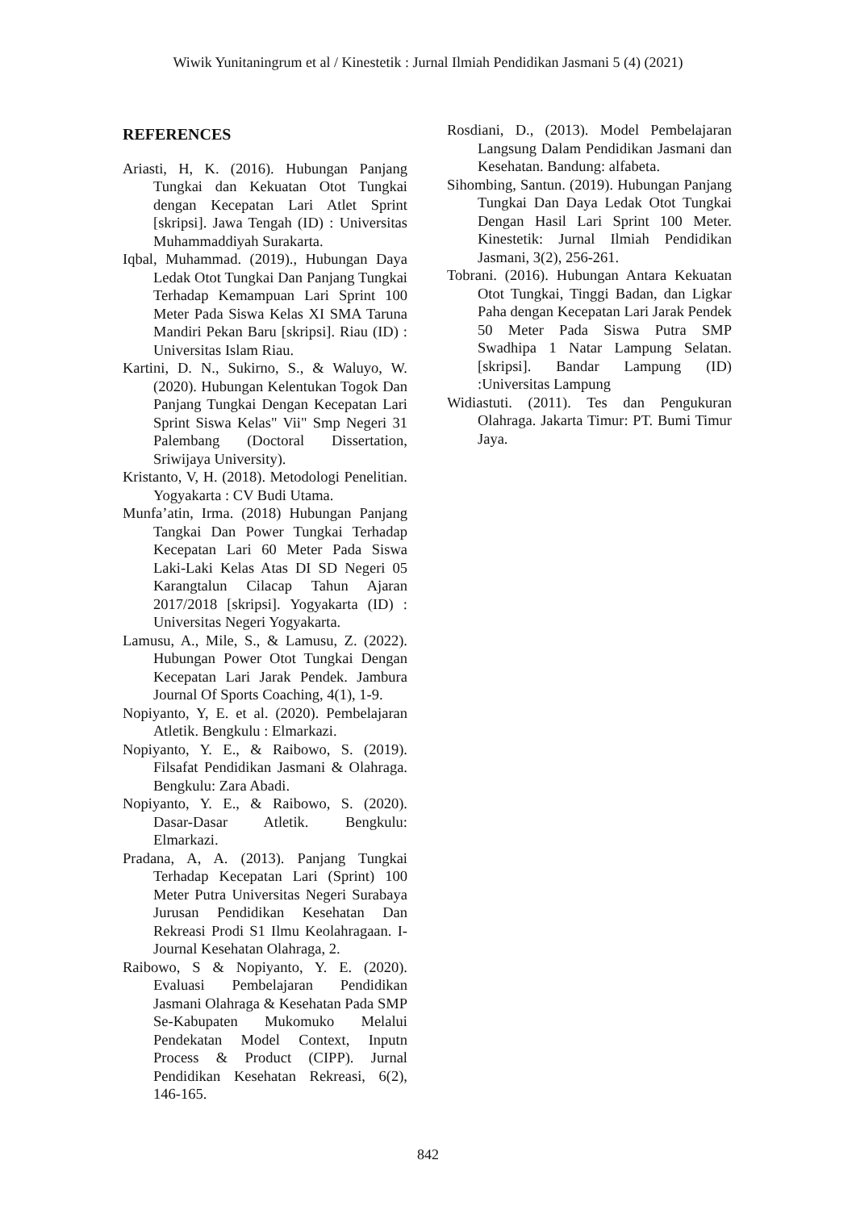Wiwik Yunitaningrum et al / Kinestetik : Jurnal Ilmiah Pendidikan Jasmani 5 (4) (2021)
REFERENCES
Ariasti, H, K. (2016). Hubungan Panjang Tungkai dan Kekuatan Otot Tungkai dengan Kecepatan Lari Atlet Sprint [skripsi]. Jawa Tengah (ID) : Universitas Muhammaddiyah Surakarta.
Iqbal, Muhammad. (2019)., Hubungan Daya Ledak Otot Tungkai Dan Panjang Tungkai Terhadap Kemampuan Lari Sprint 100 Meter Pada Siswa Kelas XI SMA Taruna Mandiri Pekan Baru [skripsi]. Riau (ID) : Universitas Islam Riau.
Kartini, D. N., Sukirno, S., & Waluyo, W. (2020). Hubungan Kelentukan Togok Dan Panjang Tungkai Dengan Kecepatan Lari Sprint Siswa Kelas" Vii" Smp Negeri 31 Palembang (Doctoral Dissertation, Sriwijaya University).
Kristanto, V, H. (2018). Metodologi Penelitian. Yogyakarta : CV Budi Utama.
Munfa’atin, Irma. (2018) Hubungan Panjang Tangkai Dan Power Tungkai Terhadap Kecepatan Lari 60 Meter Pada Siswa Laki-Laki Kelas Atas DI SD Negeri 05 Karangtalun Cilacap Tahun Ajaran 2017/2018 [skripsi]. Yogyakarta (ID) : Universitas Negeri Yogyakarta.
Lamusu, A., Mile, S., & Lamusu, Z. (2022). Hubungan Power Otot Tungkai Dengan Kecepatan Lari Jarak Pendek. Jambura Journal Of Sports Coaching, 4(1), 1-9.
Nopiyanto, Y, E. et al. (2020). Pembelajaran Atletik. Bengkulu : Elmarkazi.
Nopiyanto, Y. E., & Raibowo, S. (2019). Filsafat Pendidikan Jasmani & Olahraga. Bengkulu: Zara Abadi.
Nopiyanto, Y. E., & Raibowo, S. (2020). Dasar-Dasar Atletik. Bengkulu: Elmarkazi.
Pradana, A, A. (2013). Panjang Tungkai Terhadap Kecepatan Lari (Sprint) 100 Meter Putra Universitas Negeri Surabaya Jurusan Pendidikan Kesehatan Dan Rekreasi Prodi S1 Ilmu Keolahragaan. I- Journal Kesehatan Olahraga, 2.
Raibowo, S & Nopiyanto, Y. E. (2020). Evaluasi Pembelajaran Pendidikan Jasmani Olahraga & Kesehatan Pada SMP Se-Kabupaten Mukomuko Melalui Pendekatan Model Context, Inputn Process & Product (CIPP). Jurnal Pendidikan Kesehatan Rekreasi, 6(2), 146-165.
Rosdiani, D., (2013). Model Pembelajaran Langsung Dalam Pendidikan Jasmani dan Kesehatan. Bandung: alfabeta.
Sihombing, Santun. (2019). Hubungan Panjang Tungkai Dan Daya Ledak Otot Tungkai Dengan Hasil Lari Sprint 100 Meter. Kinestetik: Jurnal Ilmiah Pendidikan Jasmani, 3(2), 256-261.
Tobrani. (2016). Hubungan Antara Kekuatan Otot Tungkai, Tinggi Badan, dan Ligkar Paha dengan Kecepatan Lari Jarak Pendek 50 Meter Pada Siswa Putra SMP Swadhipa 1 Natar Lampung Selatan.[skripsi]. Bandar Lampung (ID) :Universitas Lampung
Widiastuti. (2011). Tes dan Pengukuran Olahraga. Jakarta Timur: PT. Bumi Timur Jaya.
842